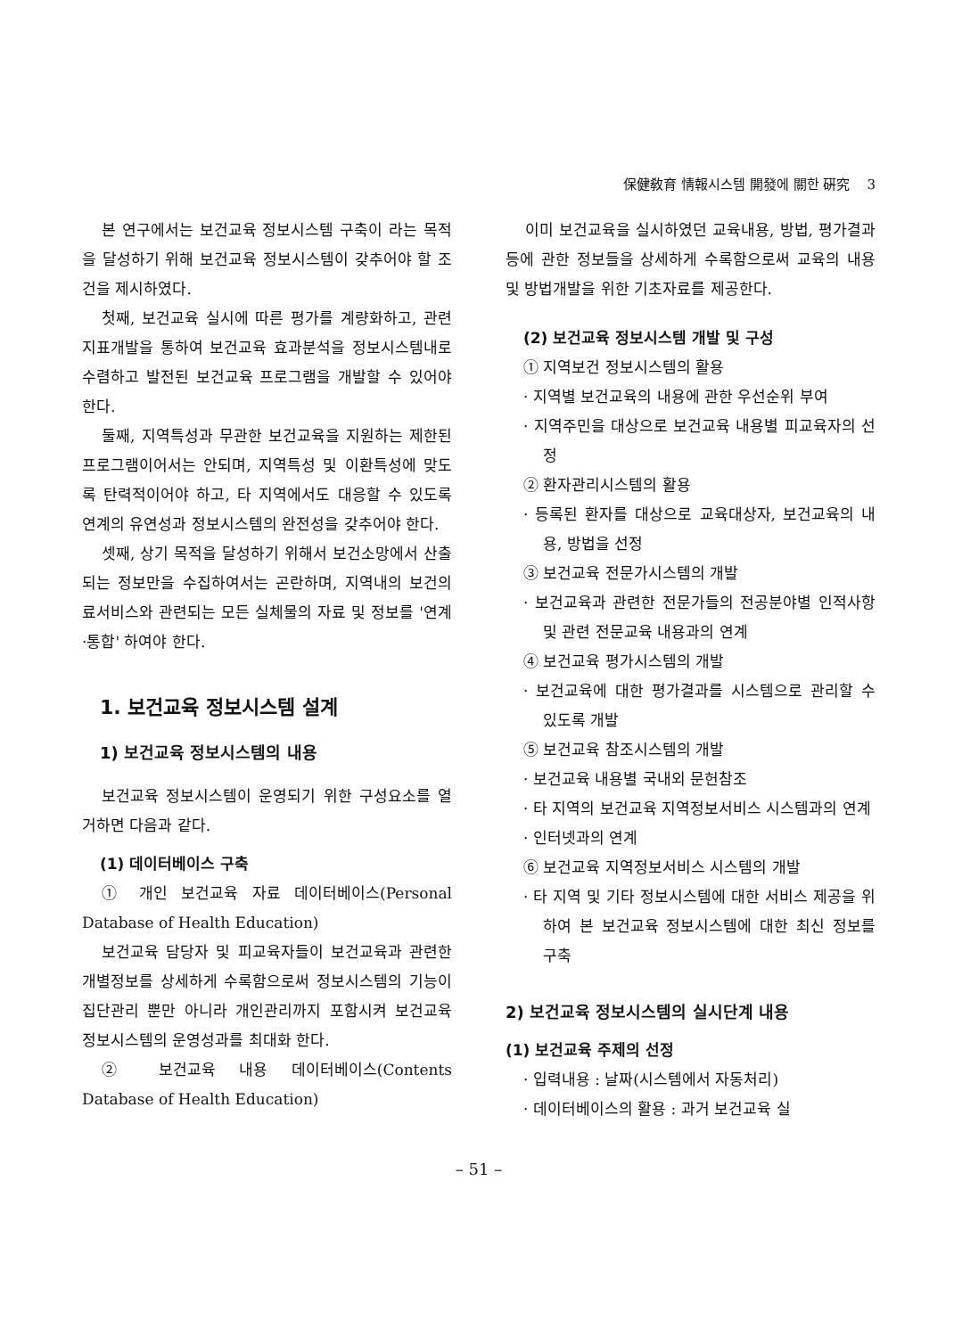保健敎育 情報시스템 開發에 關한 硏究 3
본 연구에서는 보건교육 정보시스템 구축이 라는 목적을 달성하기 위해 보건교육 정보시스템이 갖추어야 할 조건을 제시하였다.
첫째, 보건교육 실시에 따른 평가를 계량화하고, 관련 지표개발을 통하여 보건교육 효과분석을 정보시스템내로 수렴하고 발전된 보건교육 프로그램을 개발할 수 있어야 한다.
둘째, 지역특성과 무관한 보건교육을 지원하는 제한된 프로그램이어서는 안되며, 지역특성 및 이환특성에 맞도록 탄력적이어야 하고, 타 지역에서도 대응할 수 있도록 연계의 유연성과 정보시스템의 완전성을 갖추어야 한다.
셋째, 상기 목적을 달성하기 위해서 보건소망에서 산출되는 정보만을 수집하여서는 곤란하며, 지역내의 보건의료서비스와 관련되는 모든 실체물의 자료 및 정보를 '연계·통합' 하여야 한다.
1. 보건교육 정보시스템 설계
1) 보건교육 정보시스템의 내용
보건교육 정보시스템이 운영되기 위한 구성요소를 열거하면 다음과 같다.
(1) 데이터베이스 구축
① 개인 보건교육 자료 데이터베이스(Personal Database of Health Education)
보건교육 담당자 및 피교육자들이 보건교육과 관련한 개별정보를 상세하게 수록함으로써 정보시스템의 기능이 집단관리 뿐만 아니라 개인관리까지 포함시켜 보건교육 정보시스템의 운영성과를 최대화 한다.
② 보건교육 내용 데이터베이스(Contents Database of Health Education)
이미 보건교육을 실시하였던 교육내용, 방법, 평가결과 등에 관한 정보들을 상세하게 수록함으로써 교육의 내용 및 방법개발을 위한 기초자료를 제공한다.
(2) 보건교육 정보시스템 개발 및 구성
① 지역보건 정보시스템의 활용
· 지역별 보건교육의 내용에 관한 우선순위 부여
· 지역주민을 대상으로 보건교육 내용별 피교육자의 선정
② 환자관리시스템의 활용
· 등록된 환자를 대상으로 교육대상자, 보건교육의 내용, 방법을 선정
③ 보건교육 전문가시스템의 개발
· 보건교육과 관련한 전문가들의 전공분야별 인적사항 및 관련 전문교육 내용과의 연계
④ 보건교육 평가시스템의 개발
· 보건교육에 대한 평가결과를 시스템으로 관리할 수 있도록 개발
⑤ 보건교육 참조시스템의 개발
· 보건교육 내용별 국내외 문헌참조
· 타 지역의 보건교육 지역정보서비스 시스템과의 연계
· 인터넷과의 연계
⑥ 보건교육 지역정보서비스 시스템의 개발
· 타 지역 및 기타 정보시스템에 대한 서비스 제공을 위하여 본 보건교육 정보시스템에 대한 최신 정보를 구축
2) 보건교육 정보시스템의 실시단계 내용
(1) 보건교육 주제의 선정
· 입력내용 : 날짜(시스템에서 자동처리)
· 데이터베이스의 활용 : 과거 보건교육 실
– 51 –